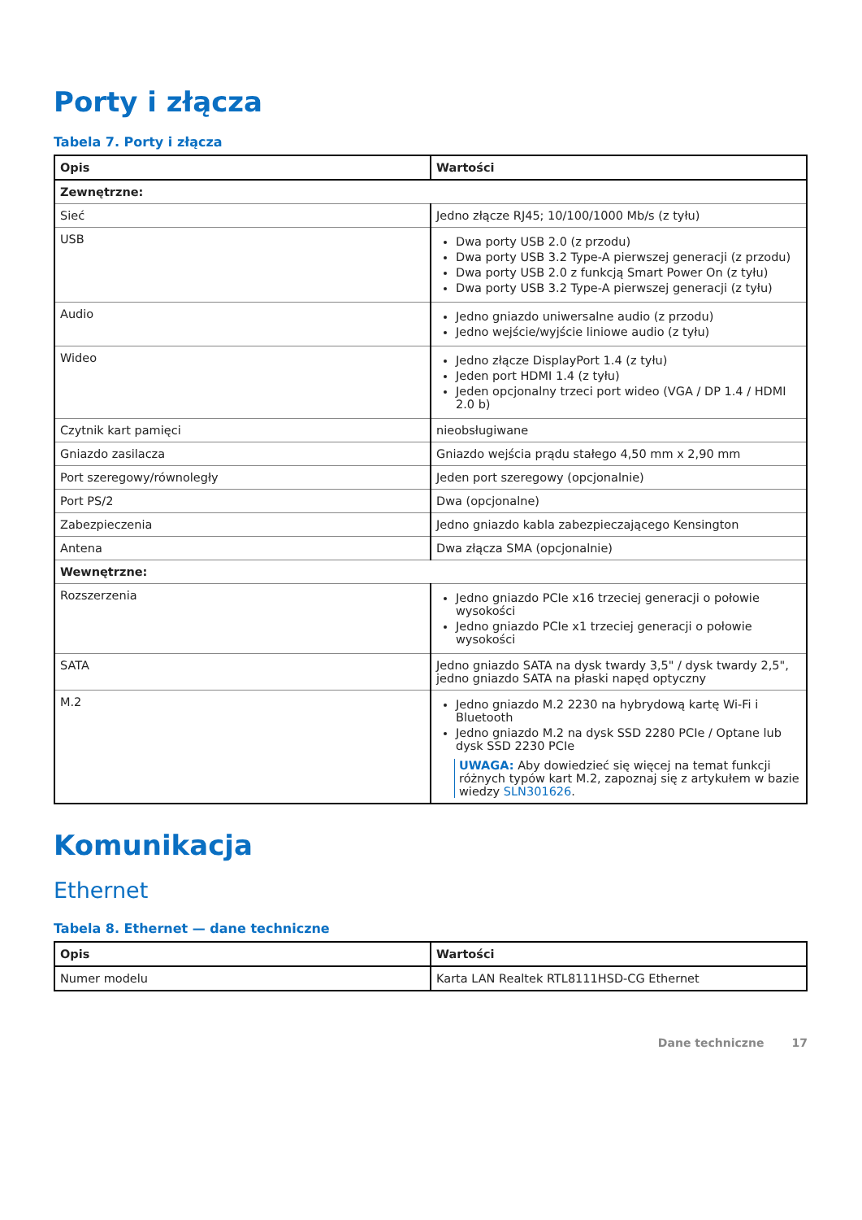Porty i złącza
Tabela 7. Porty i złącza
| Opis | Wartości |
| --- | --- |
| Zewnętrzne: | |
| Sieć | Jedno złącze RJ45; 10/100/1000 Mb/s (z tyłu) |
| USB | Dwa porty USB 2.0 (z przodu) Dwa porty USB 3.2 Type-A pierwszej generacji (z przodu) Dwa porty USB 2.0 z funkcją Smart Power On (z tyłu) Dwa porty USB 3.2 Type-A pierwszej generacji (z tyłu) |
| Audio | Jedno gniazdo uniwersalne audio (z przodu) Jedno wejście/wyjście liniowe audio (z tyłu) |
| Wideo | Jedno złącze DisplayPort 1.4 (z tyłu) Jeden port HDMI 1.4 (z tyłu) Jeden opcjonalny trzeci port wideo (VGA / DP 1.4 / HDMI 2.0 b) |
| Czytnik kart pamięci | nieobsługiwane |
| Gniazdo zasilacza | Gniazdo wejścia prądu stałego 4,50 mm x 2,90 mm |
| Port szeregowy/równoległy | Jeden port szeregowy (opcjonalnie) |
| Port PS/2 | Dwa (opcjonalne) |
| Zabezpieczenia | Jedno gniazdo kabla zabezpieczającego Kensington |
| Antena | Dwa złącza SMA (opcjonalnie) |
| Wewnętrzne: | |
| Rozszerzenia | Jedno gniazdo PCIe x16 trzeciej generacji o połowie wysokości Jedno gniazdo PCIe x1 trzeciej generacji o połowie wysokości |
| SATA | Jedno gniazdo SATA na dysk twardy 3,5" / dysk twardy 2,5", jedno gniazdo SATA na płaski napęd optyczny |
| M.2 | Jedno gniazdo M.2 2230 na hybrydową kartę Wi-Fi i Bluetooth Jedno gniazdo M.2 na dysk SSD 2280 PCIe / Optane lub dysk SSD 2230 PCIe UWAGA: Aby dowiedzieć się więcej na temat funkcji różnych typów kart M.2, zapoznaj się z artykułem w bazie wiedzy SLN301626 . |
Komunikacja
Ethernet
Tabela 8. Ethernet — dane techniczne
| Opis | Wartości |
| --- | --- |
| Numer modelu | Karta LAN Realtek RTL8111HSD-CG Ethernet |
Dane techniczne 17